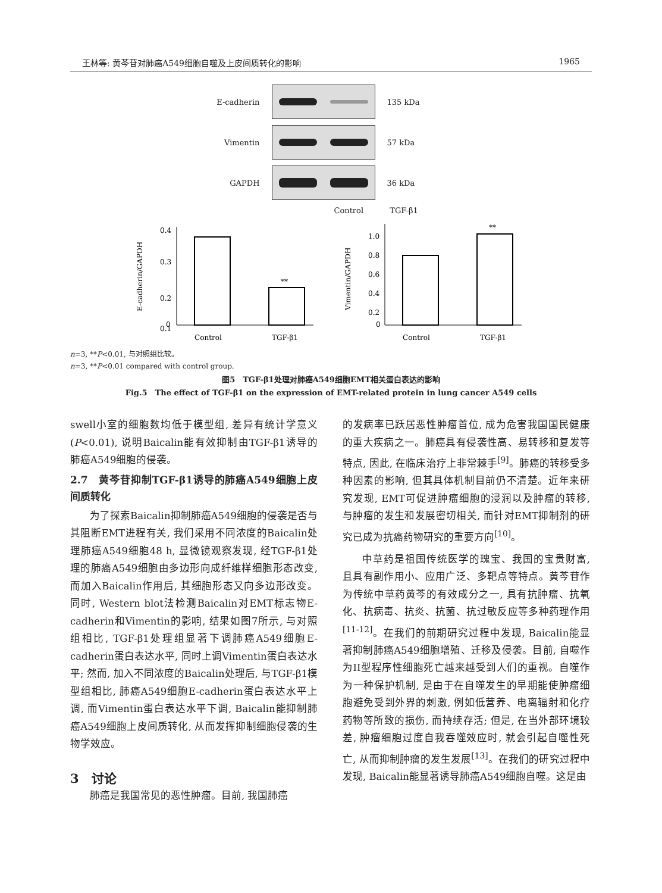王林等: 黄芩苷对肺癌A549细胞自噬及上皮间质转化的影响 1965
E-cadherin 135 kDa
Vimentin 57 kDa
GAPDH 36 kDa
Control TGF-β1
E-cadherin/GAPDH
0.4
0.3
0.2
0.1
0
**
Control
TGF-β1
Vimentin/GAPDH
1.0
0.8
0.6
0.4
0.2
0
**
Control
TGF-β1
n=3, **P<0.01, 与对照组比较。
n=3, **P<0.01 compared with control group.
图5　TGF-β1处理对肺癌A549细胞EMT相关蛋白表达的影响
Fig.5　The effect of TGF-β1 on the expression of EMT-related protein in lung cancer A549 cells
swell小室的细胞数均低于模型组, 差异有统计学意义(P<0.01), 说明Baicalin能有效抑制由TGF-β1诱导的肺癌A549细胞的侵袭。
2.7　黄芩苷抑制TGF-β1诱导的肺癌A549细胞上皮间质转化
为了探索Baicalin抑制肺癌A549细胞的侵袭是否与其阻断EMT进程有关, 我们采用不同浓度的Baicalin处理肺癌A549细胞48 h, 显微镜观察发现, 经TGF-β1处理的肺癌A549细胞由多边形向成纤维样细胞形态改变, 而加入Baicalin作用后, 其细胞形态又向多边形改变。同时, Western blot法检测Baicalin对EMT标志物E-cadherin和Vimentin的影响, 结果如图7所示, 与对照组相比, TGF-β1处理组显著下调肺癌A549细胞E-cadherin蛋白表达水平, 同时上调Vimentin蛋白表达水平; 然而, 加入不同浓度的Baicalin处理后, 与TGF-β1模型组相比, 肺癌A549细胞E-cadherin蛋白表达水平上调, 而Vimentin蛋白表达水平下调, Baicalin能抑制肺癌A549细胞上皮间质转化, 从而发挥抑制细胞侵袭的生物学效应。
3　讨论
肺癌是我国常见的恶性肿瘤。目前, 我国肺癌
的发病率已跃居恶性肿瘤首位, 成为危害我国国民健康的重大疾病之一。肺癌具有侵袭性高、易转移和复发等特点, 因此, 在临床治疗上非常棘手<sup>[9]</sup>。肺癌的转移受多种因素的影响, 但其具体机制目前仍不清楚。近年来研究发现, EMT可促进肿瘤细胞的浸润以及肿瘤的转移, 与肿瘤的发生和发展密切相关, 而针对EMT抑制剂的研究已成为抗癌药物研究的重要方向<sup>[10]</sup>。
中草药是祖国传统医学的瑰宝、我国的宝贵财富, 且具有副作用小、应用广泛、多靶点等特点。黄芩苷作为传统中草药黄芩的有效成分之一, 具有抗肿瘤、抗氧化、抗病毒、抗炎、抗菌、抗过敏反应等多种药理作用<sup>[11-12]</sup>。在我们的前期研究过程中发现, Baicalin能显著抑制肺癌A549细胞增殖、迁移及侵袭。目前, 自噬作为II型程序性细胞死亡越来越受到人们的重视。自噬作为一种保护机制, 是由于在自噬发生的早期能使肿瘤细胞避免受到外界的刺激, 例如低营养、电离辐射和化疗药物等所致的损伤, 而持续存活; 但是, 在当外部环境较差, 肿瘤细胞过度自我吞噬效应时, 就会引起自噬性死亡, 从而抑制肿瘤的发生发展<sup>[13]</sup>。在我们的研究过程中发现, Baicalin能显著诱导肺癌A549细胞自噬。这是由